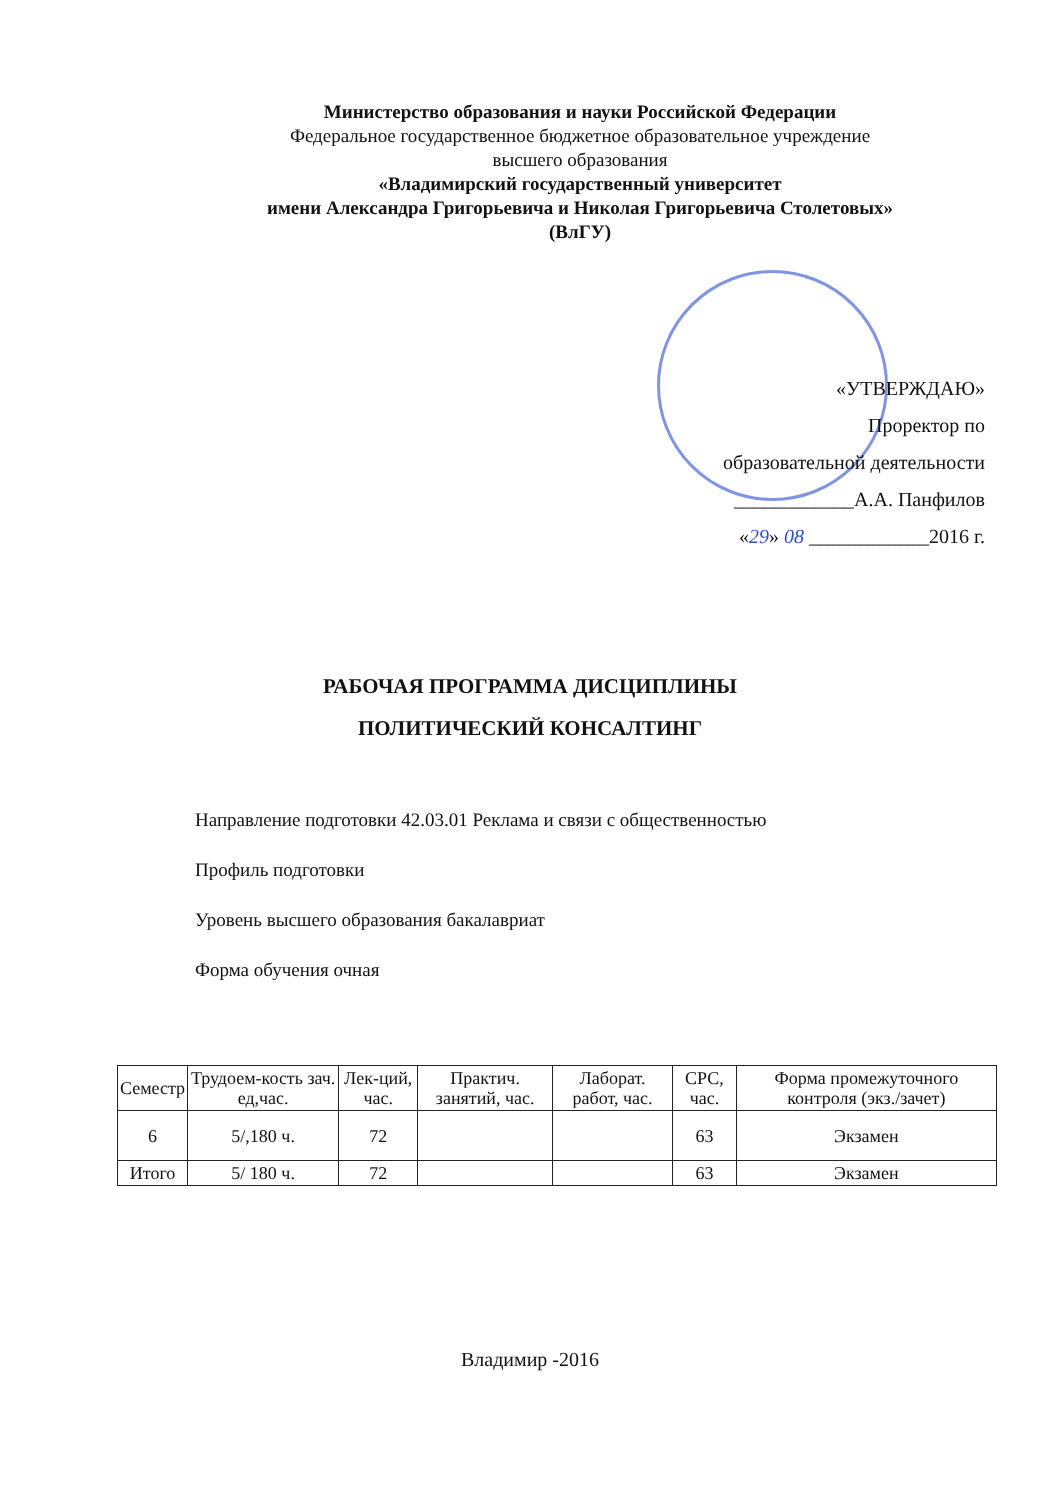Министерство образования и науки Российской Федерации
Федеральное государственное бюджетное образовательное учреждение
высшего образования
«Владимирский государственный университет
имени Александра Григорьевича и Николая Григорьевича Столетовых»
(ВлГУ)
«УТВЕРЖДАЮ»
Проректор по
образовательной деятельности
____________А.А. Панфилов
«29» 08 ____________2016 г.
РАБОЧАЯ ПРОГРАММА ДИСЦИПЛИНЫ
ПОЛИТИЧЕСКИЙ КОНСАЛТИНГ
Направление подготовки 42.03.01 Реклама и связи с общественностью
Профиль подготовки
Уровень высшего образования бакалавриат
Форма обучения очная
| Семестр | Трудоем-кость зач. ед,час. | Лек-ций, час. | Практич. занятий, час. | Лаборат. работ, час. | СРС, час. | Форма промежуточного контроля (экз./зачет) |
| --- | --- | --- | --- | --- | --- | --- |
| 6 | 5/,180 ч. | 72 | | | 63 | Экзамен |
| Итого | 5/ 180 ч. | 72 | | | 63 | Экзамен |
Владимир -2016